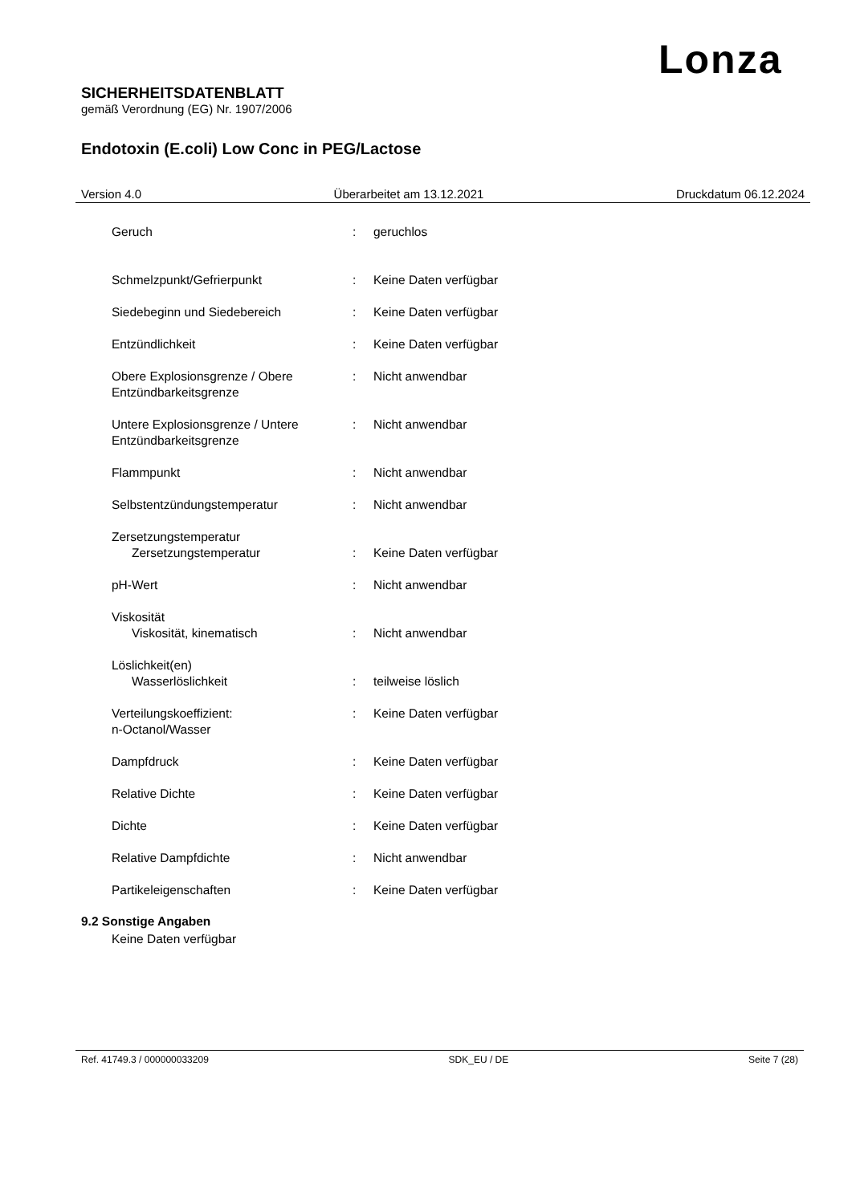Lonza
SICHERHEITSDATENBLATT
gemäß Verordnung (EG) Nr. 1907/2006
Endotoxin (E.coli) Low Conc in PEG/Lactose
Version 4.0 Überarbeitet am 13.12.2021 Druckdatum 06.12.2024
| Geruch | : | geruchlos |
| Schmelzpunkt/Gefrierpunkt | : | Keine Daten verfügbar |
| Siedebeginn und Siedebereich | : | Keine Daten verfügbar |
| Entzündlichkeit | : | Keine Daten verfügbar |
| Obere Explosionsgrenze / Obere Entzündbarkeitsgrenze | : | Nicht anwendbar |
| Untere Explosionsgrenze / Untere Entzündbarkeitsgrenze | : | Nicht anwendbar |
| Flammpunkt | : | Nicht anwendbar |
| Selbstentzündungstemperatur | : | Nicht anwendbar |
| Zersetzungstemperatur Zersetzungstemperatur | : | Keine Daten verfügbar |
| pH-Wert | : | Nicht anwendbar |
| Viskosität Viskosität, kinematisch | : | Nicht anwendbar |
| Löslichkeit(en) Wasserlöslichkeit | : | teilweise löslich |
| Verteilungskoeffizient: n-Octanol/Wasser | : | Keine Daten verfügbar |
| Dampfdruck | : | Keine Daten verfügbar |
| Relative Dichte | : | Keine Daten verfügbar |
| Dichte | : | Keine Daten verfügbar |
| Relative Dampfdichte | : | Nicht anwendbar |
| Partikeleigenschaften | : | Keine Daten verfügbar |
9.2 Sonstige Angaben
Keine Daten verfügbar
Ref. 41749.3 / 000000033209 SDK_EU / DE Seite 7 (28)